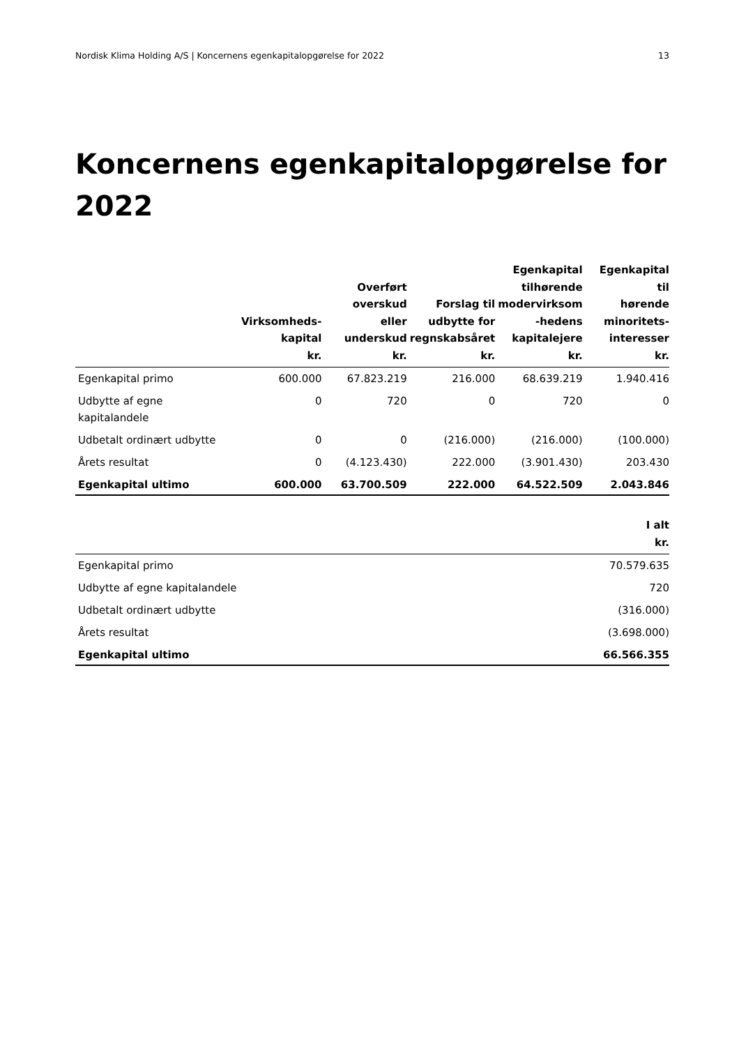Nordisk Klima Holding A/S | Koncernens egenkapitalopgørelse for 2022 13
Koncernens egenkapitalopgørelse for 2022
| | Virksomheds- kapital kr. | Overført overskud eller underskud kr. | Forslag til udbytte for regnskabsåret kr. | Egenkapital tilhørende modervirksom -hedens kapitalejere kr. | Egenkapital til hørende minoritets- interesser kr. |
| --- | --- | --- | --- | --- | --- |
| Egenkapital primo | 600.000 | 67.823.219 | 216.000 | 68.639.219 | 1.940.416 |
| Udbytte af egne kapitalandele | 0 | 720 | 0 | 720 | 0 |
| Udbetalt ordinært udbytte | 0 | 0 | (216.000) | (216.000) | (100.000) |
| Årets resultat | 0 | (4.123.430) | 222.000 | (3.901.430) | 203.430 |
| Egenkapital ultimo | 600.000 | 63.700.509 | 222.000 | 64.522.509 | 2.043.846 |
| | I alt kr. |
| --- | --- |
| Egenkapital primo | 70.579.635 |
| Udbytte af egne kapitalandele | 720 |
| Udbetalt ordinært udbytte | (316.000) |
| Årets resultat | (3.698.000) |
| Egenkapital ultimo | 66.566.355 |